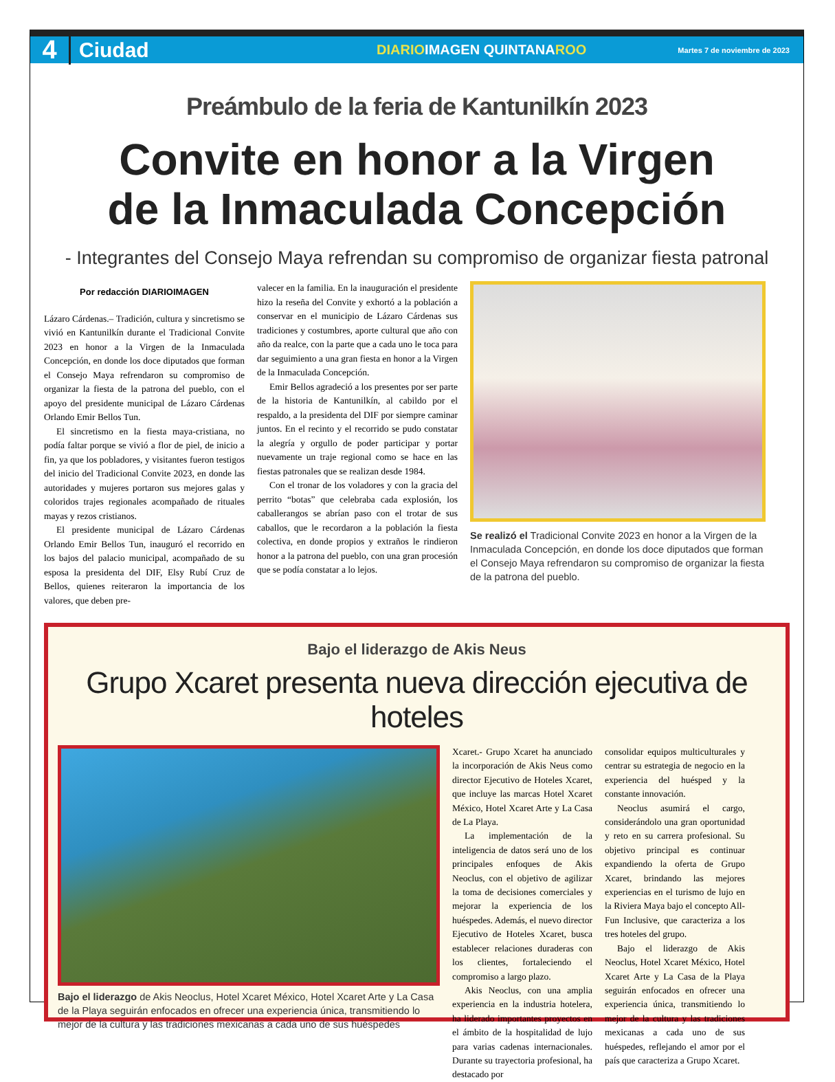4
Ciudad
DIARIOIMAGEN QUINTANAROO
Martes 7 de noviembre de 2023
Preámbulo de la feria de Kantunilkín 2023
Convite en honor a la Virgen
de la Inmaculada Concepción
- Integrantes del Consejo Maya refrendan su compromiso de organizar fiesta patronal
Por redacción DIARIOIMAGEN
Lázaro Cárdenas.– Tradición, cultura y sincretismo se vivió en Kantunilkín durante el Tradicional Convite 2023 en honor a la Virgen de la Inmaculada Concepción, en donde los doce diputados que forman el Consejo Maya refrendaron su compromiso de organizar la fiesta de la patrona del pueblo, con el apoyo del presidente municipal de Lázaro Cárdenas Orlando Emir Bellos Tun.
El sincretismo en la fiesta maya-cristiana, no podía faltar porque se vivió a flor de piel, de inicio a fin, ya que los pobladores, y visitantes fueron testigos del inicio del Tradicional Convite 2023, en donde las autoridades y mujeres portaron sus mejores galas y coloridos trajes regionales acompañado de rituales mayas y rezos cristianos.
El presidente municipal de Lázaro Cárdenas Orlando Emir Bellos Tun, inauguró el recorrido en los bajos del palacio municipal, acompañado de su esposa la presidenta del DIF, Elsy Rubí Cruz de Bellos, quienes reiteraron la importancia de los valores, que deben pre-
valecer en la familia. En la inauguración el presidente hizo la reseña del Convite y exhortó a la población a conservar en el municipio de Lázaro Cárdenas sus tradiciones y costumbres, aporte cultural que año con año da realce, con la parte que a cada uno le toca para dar seguimiento a una gran fiesta en honor a la Virgen de la Inmaculada Concepción.
Emir Bellos agradeció a los presentes por ser parte de la historia de Kantunilkín, al cabildo por el respaldo, a la presidenta del DIF por siempre caminar juntos. En el recinto y el recorrido se pudo constatar la alegría y orgullo de poder participar y portar nuevamente un traje regional como se hace en las fiestas patronales que se realizan desde 1984.
Con el tronar de los voladores y con la gracia del perrito “botas” que celebraba cada explosión, los caballerangos se abrían paso con el trotar de sus caballos, que le recordaron a la población la fiesta colectiva, en donde propios y extraños le rindieron honor a la patrona del pueblo, con una gran procesión que se podía constatar a lo lejos.
Se realizó el Tradicional Convite 2023 en honor a la Virgen de la Inmaculada Concepción, en donde los doce diputados que forman el Consejo Maya refrendaron su compromiso de organizar la fiesta de la patrona del pueblo.
Bajo el liderazgo de Akis Neus
Grupo Xcaret presenta nueva dirección ejecutiva de hoteles
Bajo el liderazgo de Akis Neoclus, Hotel Xcaret México, Hotel Xcaret Arte y La Casa de la Playa seguirán enfocados en ofrecer una experiencia única, transmitiendo lo mejor de la cultura y las tradiciones mexicanas a cada uno de sus huéspedes
Xcaret.- Grupo Xcaret ha anunciado la incorporación de Akis Neus como director Ejecutivo de Hoteles Xcaret, que incluye las marcas Hotel Xcaret México, Hotel Xcaret Arte y La Casa de La Playa.
La implementación de la inteligencia de datos será uno de los principales enfoques de Akis Neoclus, con el objetivo de agilizar la toma de decisiones comerciales y mejorar la experiencia de los huéspedes. Además, el nuevo director Ejecutivo de Hoteles Xcaret, busca establecer relaciones duraderas con los clientes, fortaleciendo el compromiso a largo plazo.
Akis Neoclus, con una amplia experiencia en la industria hotelera, ha liderado importantes proyectos en el ámbito de la hospitalidad de lujo para varias cadenas internacionales. Durante su trayectoria profesional, ha destacado por
consolidar equipos multiculturales y centrar su estrategia de negocio en la experiencia del huésped y la constante innovación.
Neoclus asumirá el cargo, considerándolo una gran oportunidad y reto en su carrera profesional. Su objetivo principal es continuar expandiendo la oferta de Grupo Xcaret, brindando las mejores experiencias en el turismo de lujo en la Riviera Maya bajo el concepto All-Fun Inclusive, que caracteriza a los tres hoteles del grupo.
Bajo el liderazgo de Akis Neoclus, Hotel Xcaret México, Hotel Xcaret Arte y La Casa de la Playa seguirán enfocados en ofrecer una experiencia única, transmitiendo lo mejor de la cultura y las tradiciones mexicanas a cada uno de sus huéspedes, reflejando el amor por el país que caracteriza a Grupo Xcaret.